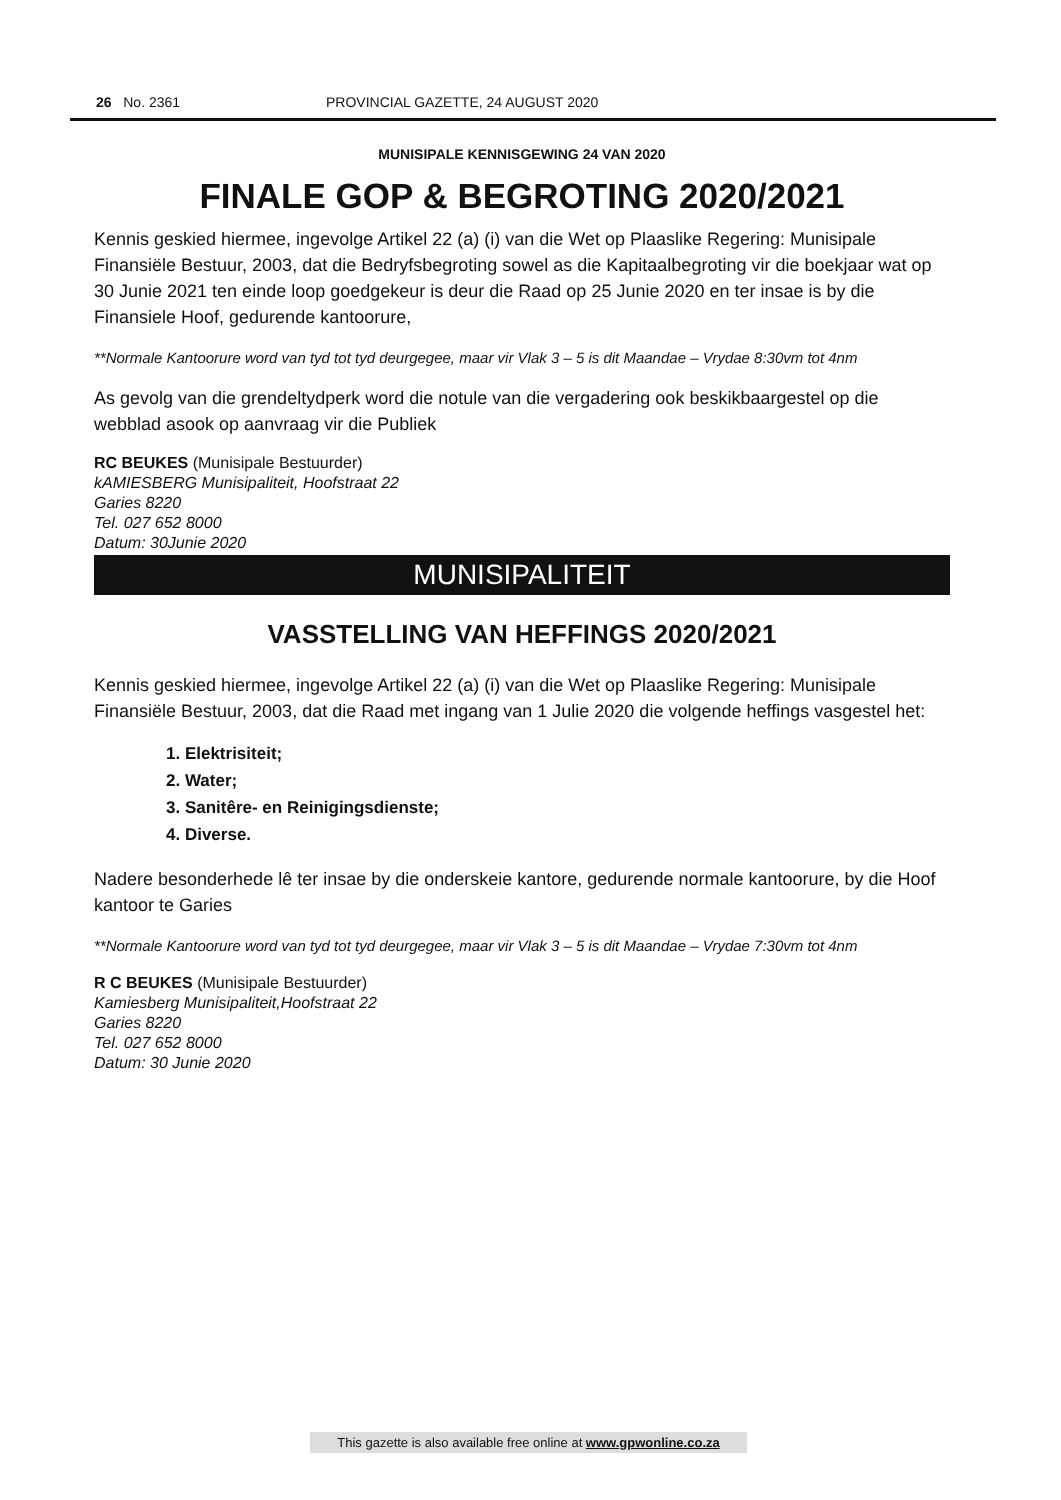26 No. 2361 PROVINCIAL GAZETTE, 24 AUGUST 2020
MUNISIPALE KENNISGEWING 24 VAN 2020
FINALE GOP & BEGROTING 2020/2021
Kennis geskied hiermee, ingevolge Artikel 22 (a) (i) van die Wet op Plaaslike Regering: Munisipale Finansiële Bestuur, 2003, dat die Bedryfsbegroting sowel as die Kapitaalbegroting vir die boekjaar wat op 30 Junie 2021 ten einde loop goedgekeur is deur die Raad op 25 Junie 2020 en ter insae is by die Finansiele Hoof, gedurende kantoorure,
**Normale Kantoorure word van tyd tot tyd deurgegee, maar vir Vlak 3 – 5 is dit Maandae – Vrydae 8:30vm tot 4nm
As gevolg van die grendeltydperk word die notule van die vergadering ook beskikbaargestel op die webblad asook op aanvraag vir die Publiek
RC BEUKES (Munisipale Bestuurder)
kAMIESBERG Munisipaliteit, Hoofstraat 22
Garies 8220
Tel. 027 652 8000
Datum: 30Junie 2020
MUNISIPALITEIT
VASSTELLING VAN HEFFINGS 2020/2021
Kennis geskied hiermee, ingevolge Artikel 22 (a) (i) van die Wet op Plaaslike Regering: Munisipale Finansiële Bestuur, 2003, dat die Raad met ingang van 1 Julie 2020 die volgende heffings vasgestel het:
1. Elektrisiteit;
2. Water;
3. Sanitêre- en Reinigingsdienste;
4. Diverse.
Nadere besonderhede lê ter insae by die onderskeie kantore, gedurende normale kantoorure, by die Hoof kantoor te Garies
**Normale Kantoorure word van tyd tot tyd deurgegee, maar vir Vlak 3 – 5 is dit Maandae – Vrydae 7:30vm tot 4nm
R C BEUKES (Munisipale Bestuurder)
Kamiesberg Munisipaliteit,Hoofstraat 22
Garies 8220
Tel. 027 652 8000
Datum: 30 Junie 2020
This gazette is also available free online at www.gpwonline.co.za